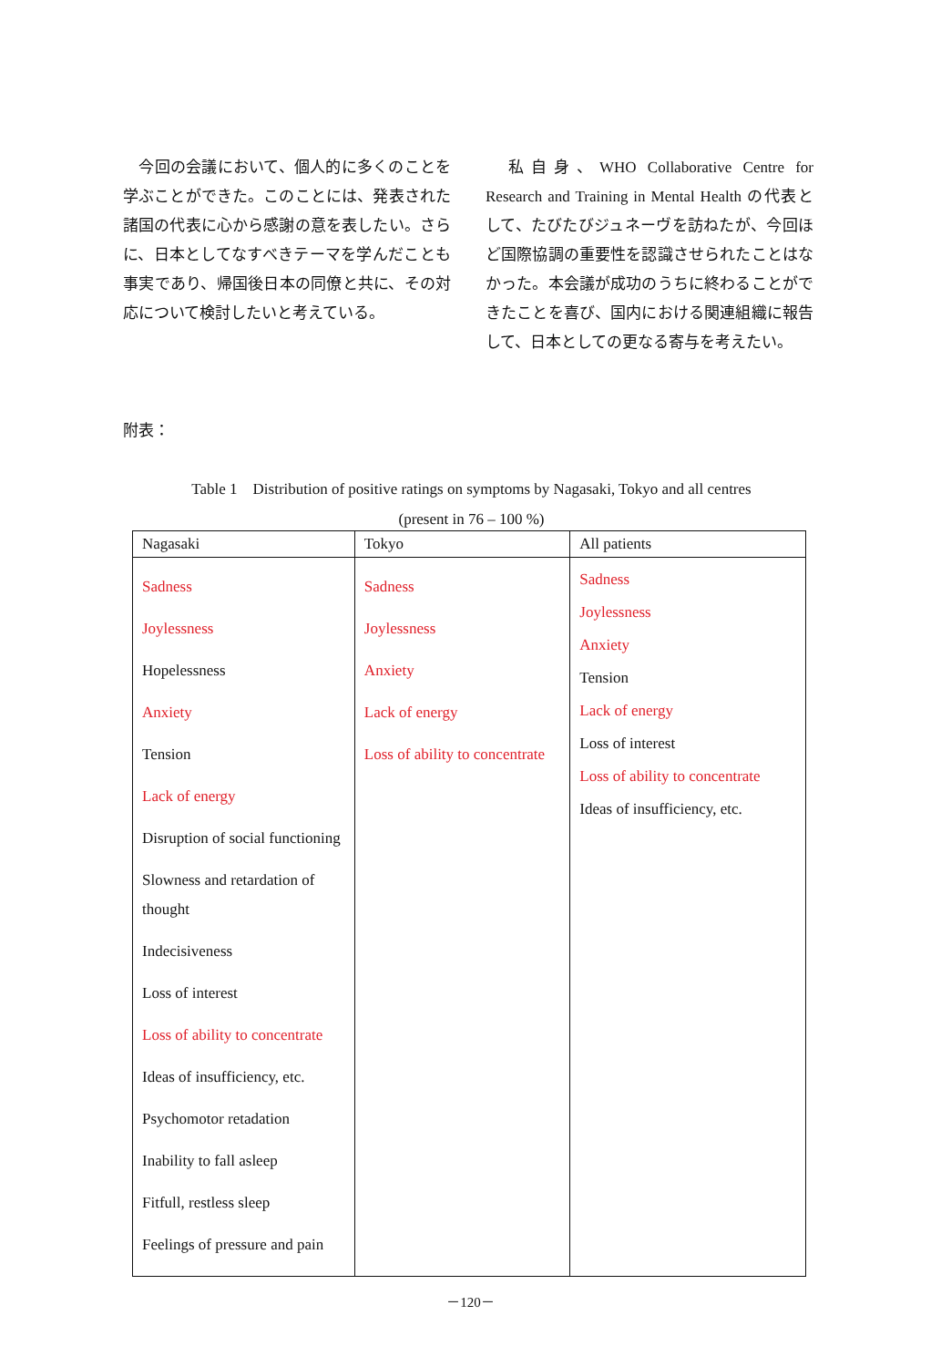今回の会議において、個人的に多くのことを学ぶことができた。このことには、発表された諸国の代表に心から感謝の意を表したい。さらに、日本としてなすべきテーマを学んだことも事実であり、帰国後日本の同僚と共に、その対応について検討したいと考えている。
　私自身、WHO Collaborative Centre for Research and Training in Mental Health の代表として、たびたびジュネーヴを訪ねたが、今回ほど国際協調の重要性を認識させられたことはなかった。本会議が成功のうちに終わることができたことを喜び、国内における関連組織に報告して、日本としての更なる寄与を考えたい。
附表：
Table 1　Distribution of positive ratings on symptoms by Nagasaki, Tokyo and all centres
(present in 76 – 100 %)
| Nagasaki | Tokyo | All patients |
| --- | --- | --- |
| Sadness Joylessness Hopelessness Anxiety Tension Lack of energy Disruption of social functioning Slowness and retardation of thought Indecisiveness Loss of interest Loss of ability to concentrate Ideas of insufficiency, etc. Psychomotor retadation Inability to fall asleep Fitfull, restless sleep Feelings of pressure and pain | Sadness Joylessness Anxiety Lack of energy Loss of ability to concentrate | Sadness Joylessness Anxiety Tension Lack of energy Loss of interest Loss of ability to concentrate Ideas of insufficiency, etc. |
－120－